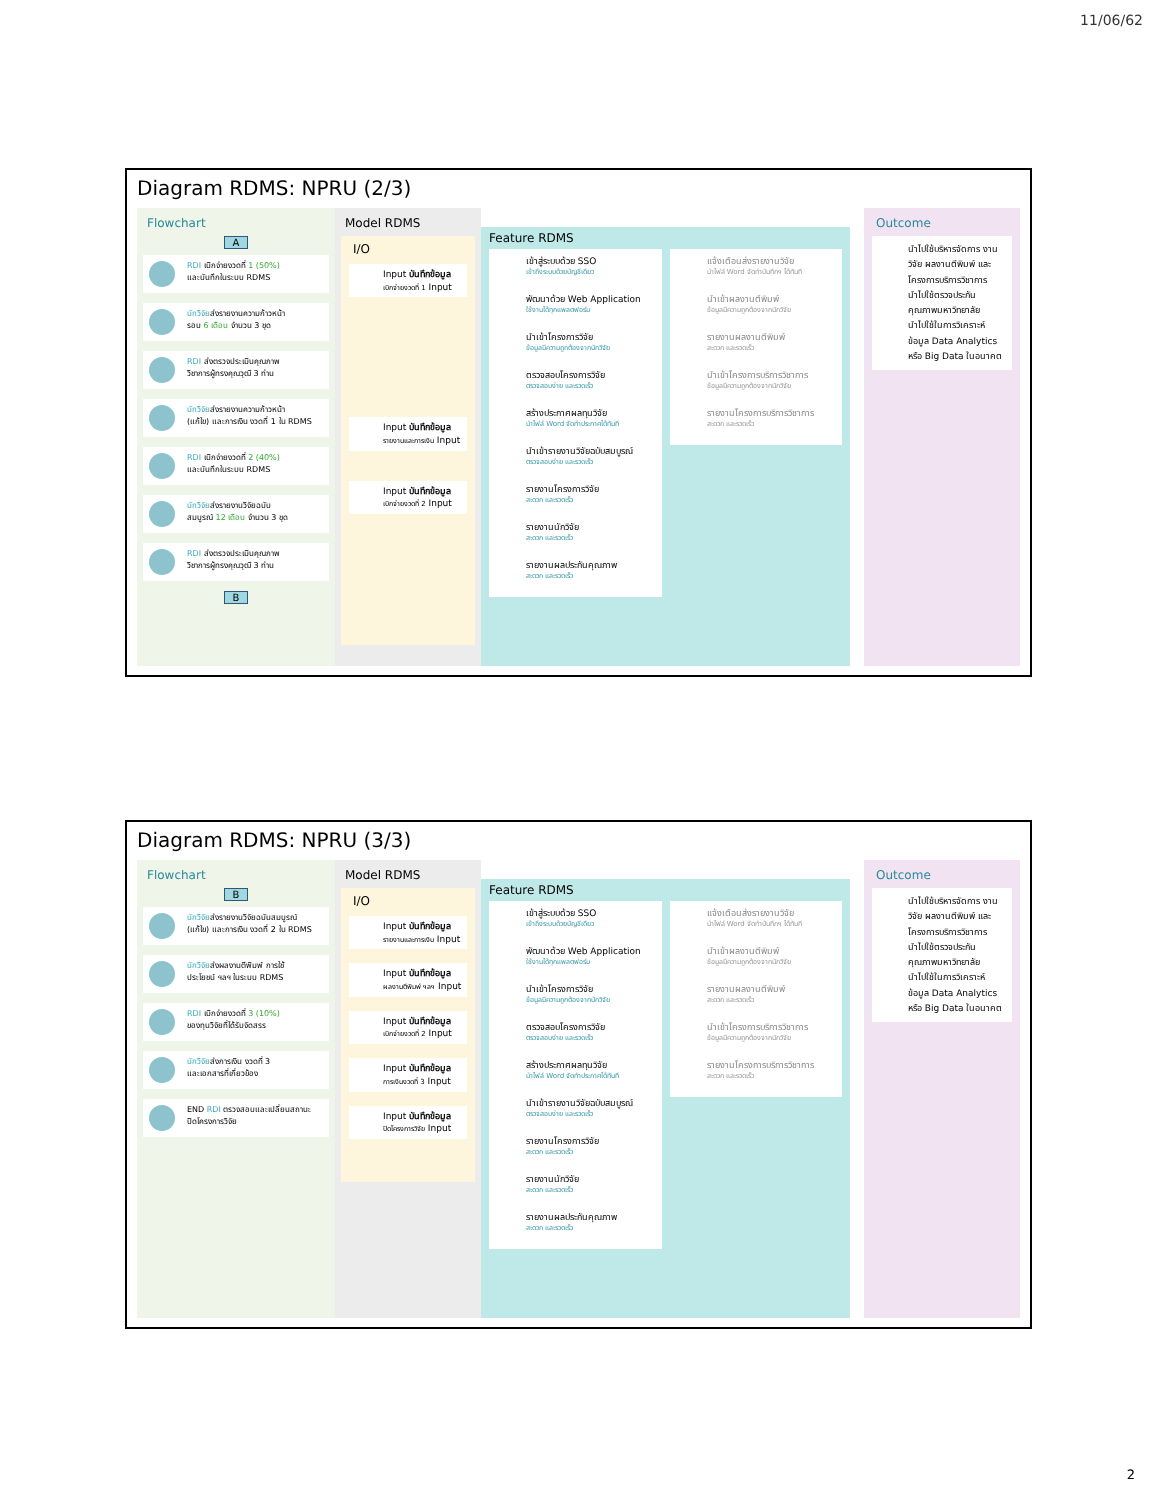11/06/62
Diagram RDMS: NPRU (2/3)
Flowchart
A
RDI เบิกจ่ายงวดที่ 1 (50%)
และบันทึกในระบบ RDMS
นักวิจัยส่งรายงานความก้าวหน้า
รอบ 6 เดือน จำนวน 3 ชุด
RDI ส่งตรวจประเมินคุณภาพ
วิชาการผู้ทรงคุณวุฒิ 3 ท่าน
นักวิจัยส่งรายงานความก้าวหน้า
(แก้ไข) และการเงิน งวดที่ 1 ใน RDMS
RDI เบิกจ่ายงวดที่ 2 (40%)
และบันทึกในระบบ RDMS
นักวิจัยส่งรายงานวิจัยฉบับ
สมบูรณ์ 12 เดือน จำนวน 3 ชุด
RDI ส่งตรวจประเมินคุณภาพ
วิชาการผู้ทรงคุณวุฒิ 3 ท่าน
B
Model RDMS
I/O
Input บันทึกข้อมูล
เบิกจ่ายงวดที่ 1 Input
Input บันทึกข้อมูล
รายงานและการเงิน Input
Input บันทึกข้อมูล
เบิกจ่ายงวดที่ 2 Input
Feature RDMS
เข้าสู่ระบบด้วย SSO
เข้าถึงระบบด้วยบัญชีเดียว
พัฒนาด้วย Web Application
ใช้งานได้ทุกแพลตฟอร์ม
นำเข้าโครงการวิจัย
ข้อมูลมีความถูกต้องจากนักวิจัย
ตรวจสอบโครงการวิจัย
ตรวจสอบง่าย และรวดเร็ว
สร้างประกาศผลทุนวิจัย
นำไฟล์ Word จัดทำประกาศได้ทันที
นำเข้ารายงานวิจัยฉบับสมบูรณ์
ตรวจสอบง่าย และรวดเร็ว
รายงานโครงการวิจัย
สะดวก และรวดเร็ว
รายงานนักวิจัย
สะดวก และรวดเร็ว
รายงานผลประกันคุณภาพ
สะดวก และรวดเร็ว
แจ้งเตือนส่งรายงานวิจัย
นำไฟล์ Word จัดทำบันทึกฯ ได้ทันที
นำเข้าผลงานตีพิมพ์
ข้อมูลมีความถูกต้องจากนักวิจัย
รายงานผลงานตีพิมพ์
สะดวก และรวดเร็ว
นำเข้าโครงการบริการวิชาการ
ข้อมูลมีความถูกต้องจากนักวิจัย
รายงานโครงการบริการวิชาการ
สะดวก และรวดเร็ว
Outcome
นำไปใช้บริหารจัดการ งานวิจัย ผลงานตีพิมพ์ และโครงการบริการวิชาการ
นำไปใช้ตรวจประกัน คุณภาพมหาวิทยาลัย
นำไปใช้ในการวิเคราะห์ ข้อมูล Data Analytics หรือ Big Data ในอนาคต
Diagram RDMS: NPRU (3/3)
Flowchart
B
นักวิจัยส่งรายงานวิจัยฉบับสมบูรณ์
(แก้ไข) และการเงิน งวดที่ 2 ใน RDMS
นักวิจัยส่งผลงานตีพิมพ์ การใช้
ประโยชน์ ฯลฯ ในระบบ RDMS
RDI เบิกจ่ายงวดที่ 3 (10%)
ของทุนวิจัยที่ได้รับจัดสรร
นักวิจัยส่งการเงิน งวดที่ 3
และเอกสารที่เกี่ยวข้อง
END RDI ตรวจสอบและเปลี่ยนสถานะ
ปิดโครงการวิจัย
Model RDMS
I/O
Input บันทึกข้อมูล
รายงานและการเงิน Input
Input บันทึกข้อมูล
ผลงานตีพิมพ์ ฯลฯ Input
Input บันทึกข้อมูล
เบิกจ่ายงวดที่ 2 Input
Input บันทึกข้อมูล
การเงินงวดที่ 3 Input
Input บันทึกข้อมูล
ปิดโครงการวิจัย Input
Feature RDMS
เข้าสู่ระบบด้วย SSO
เข้าถึงระบบด้วยบัญชีเดียว
พัฒนาด้วย Web Application
ใช้งานได้ทุกแพลตฟอร์ม
นำเข้าโครงการวิจัย
ข้อมูลมีความถูกต้องจากนักวิจัย
ตรวจสอบโครงการวิจัย
ตรวจสอบง่าย และรวดเร็ว
สร้างประกาศผลทุนวิจัย
นำไฟล์ Word จัดทำประกาศได้ทันที
นำเข้ารายงานวิจัยฉบับสมบูรณ์
ตรวจสอบง่าย และรวดเร็ว
รายงานโครงการวิจัย
สะดวก และรวดเร็ว
รายงานนักวิจัย
สะดวก และรวดเร็ว
รายงานผลประกันคุณภาพ
สะดวก และรวดเร็ว
แจ้งเตือนส่งรายงานวิจัย
นำไฟล์ Word จัดทำบันทึกฯ ได้ทันที
นำเข้าผลงานตีพิมพ์
ข้อมูลมีความถูกต้องจากนักวิจัย
รายงานผลงานตีพิมพ์
สะดวก และรวดเร็ว
นำเข้าโครงการบริการวิชาการ
ข้อมูลมีความถูกต้องจากนักวิจัย
รายงานโครงการบริการวิชาการ
สะดวก และรวดเร็ว
Outcome
นำไปใช้บริหารจัดการ งานวิจัย ผลงานตีพิมพ์ และโครงการบริการวิชาการ
นำไปใช้ตรวจประกัน คุณภาพมหาวิทยาลัย
นำไปใช้ในการวิเคราะห์ ข้อมูล Data Analytics หรือ Big Data ในอนาคต
2